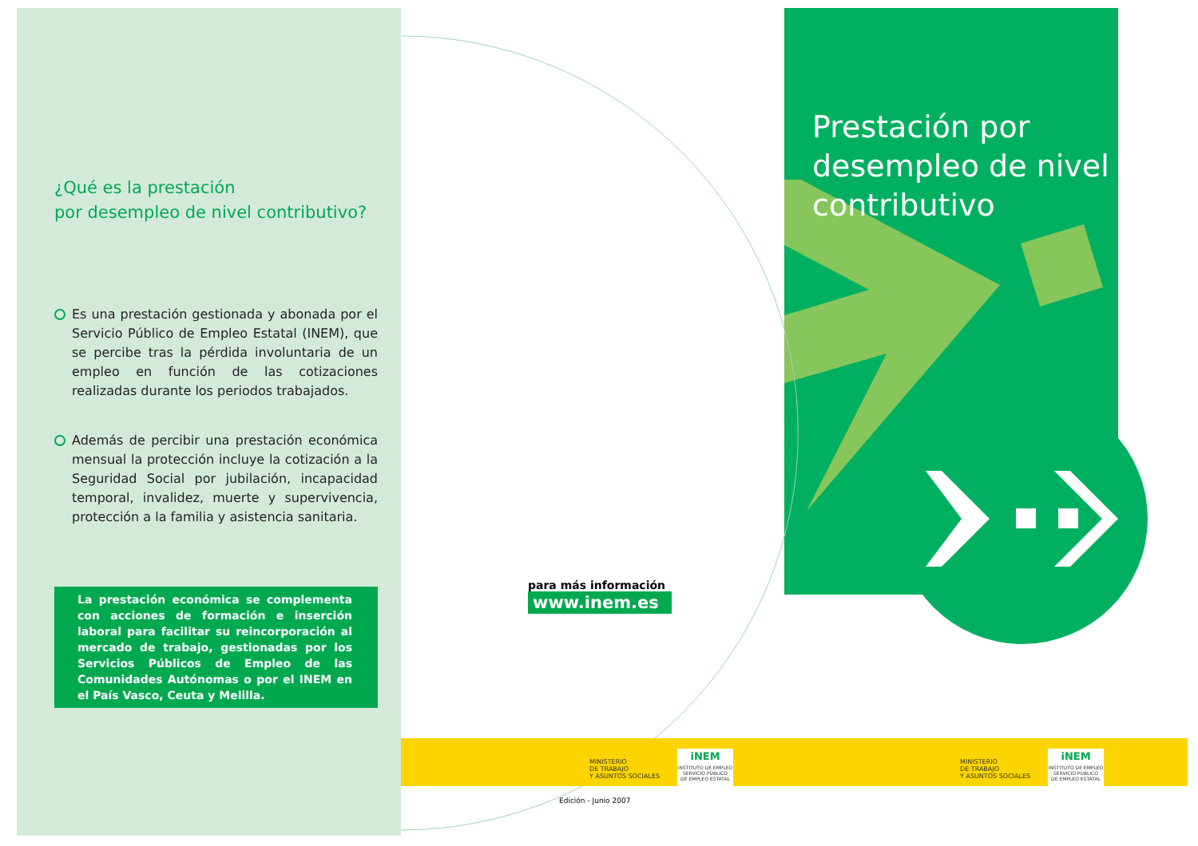¿Qué es la prestación
por desempleo de nivel contributivo?
Es una prestación gestionada y abonada por el Servicio Público de Empleo Estatal (INEM), que se percibe tras la pérdida involuntaria de un empleo en función de las cotizaciones realizadas durante los periodos trabajados.
Además de percibir una prestación económica mensual la protección incluye la cotización a la Seguridad Social por jubilación, incapacidad temporal, invalidez, muerte y supervivencia, protección a la familia y asistencia sanitaria.
La prestación económica se complementa con acciones de formación e inserción laboral para facilitar su reincorporación al mercado de trabajo, gestionadas por los Servicios Públicos de Empleo de las Comunidades Autónomas o por el INEM en el País Vasco, Ceuta y Melilla.
para más información
www.inem.es
Prestación por
desempleo de nivel
contributivo
MINISTERIO
DE TRABAJO
Y ASUNTOS SOCIALES
iNEM
INSTITUTO DE EMPLEO
SERVICIO PÚBLICO
DE EMPLEO ESTATAL
MINISTERIO
DE TRABAJO
Y ASUNTOS SOCIALES
iNEM
INSTITUTO DE EMPLEO
SERVICIO PÚBLICO
DE EMPLEO ESTATAL
Edición - Junio 2007